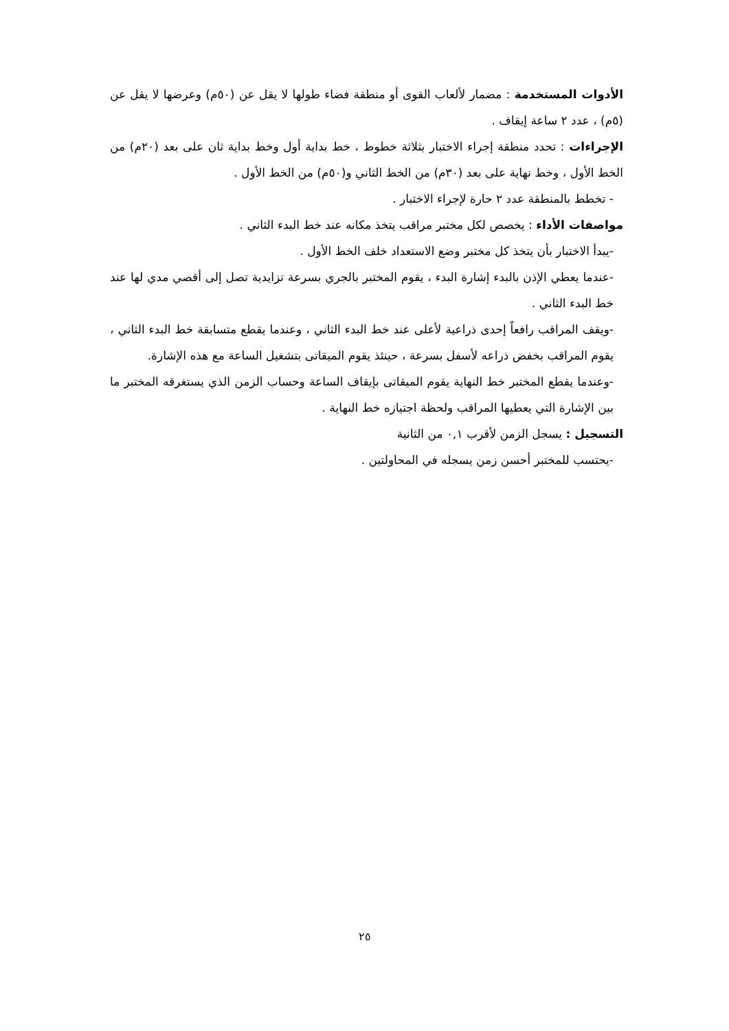الأدوات المستخدمة : مضمار لألعاب القوى أو منطقة فضاء طولها لا يقل عن (٥٠م) وعرضها لا يقل عن (٥م) ، عدد ٢ ساعة إيقاف .
الإجراءات : تحدد منطقة إجراء الاختبار بثلاثة خطوط ، خط بداية أول وخط بداية ثان على بعد (٢٠م) من الخط الأول ، وخط نهاية على بعد (٣٠م) من الخط الثاني و(٥٠م) من الخط الأول .
- تخطط بالمنطقة عدد ٢ حارة لإجراء الاختبار .
مواصفات الأداء : يخصص لكل مختبر مراقب يتخذ مكانه عند خط البدء الثاني .
-يبدأ الاختبار بأن يتخذ كل مختبر وضع الاستعداد خلف الخط الأول .
-عندما يعطي الإذن بالبدء إشارة البدء ، يقوم المختبر بالجري بسرعة تزايدية تصل إلى أقصي مدي لها عند خط البدء الثاني .
-ويقف المراقب رافعاً إحدى ذراعية لأعلى عند خط البدء الثاني ، وعندما يقطع متسابقة خط البدء الثاني ، يقوم المراقب بخفض ذراعه لأسفل بسرعة ، حينئذ يقوم الميقاتى بتشغيل الساعة مع هذه الإشارة.
-وعندما يقطع المختبر خط النهاية يقوم الميقاتى بإيقاف الساعة وحساب الزمن الذي يستغرقه المختبر ما بين الإشارة التي يعطيها المراقب ولحظة اجتيازه خط النهاية .
التسجيل : يسجل الزمن لأقرب ٠,١ من الثانية
-يحتسب للمختبر أحسن زمن يسجله في المحاولتين .
٢٥